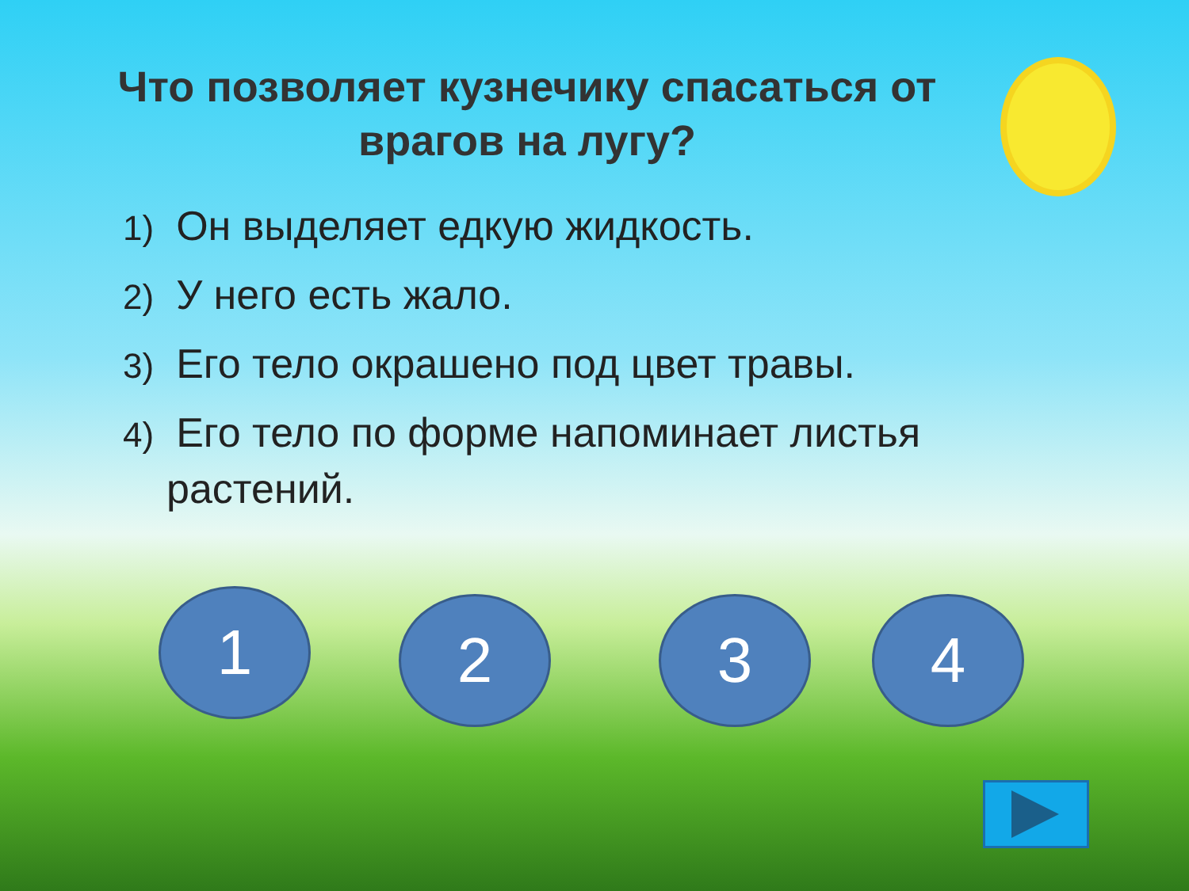Что позволяет кузнечику спасаться от врагов на лугу?
1) Он выделяет едкую жидкость.
2) У него есть жало.
3) Его тело окрашено под цвет травы.
4) Его тело по форме напоминает листья
растений.
1 2 3 4